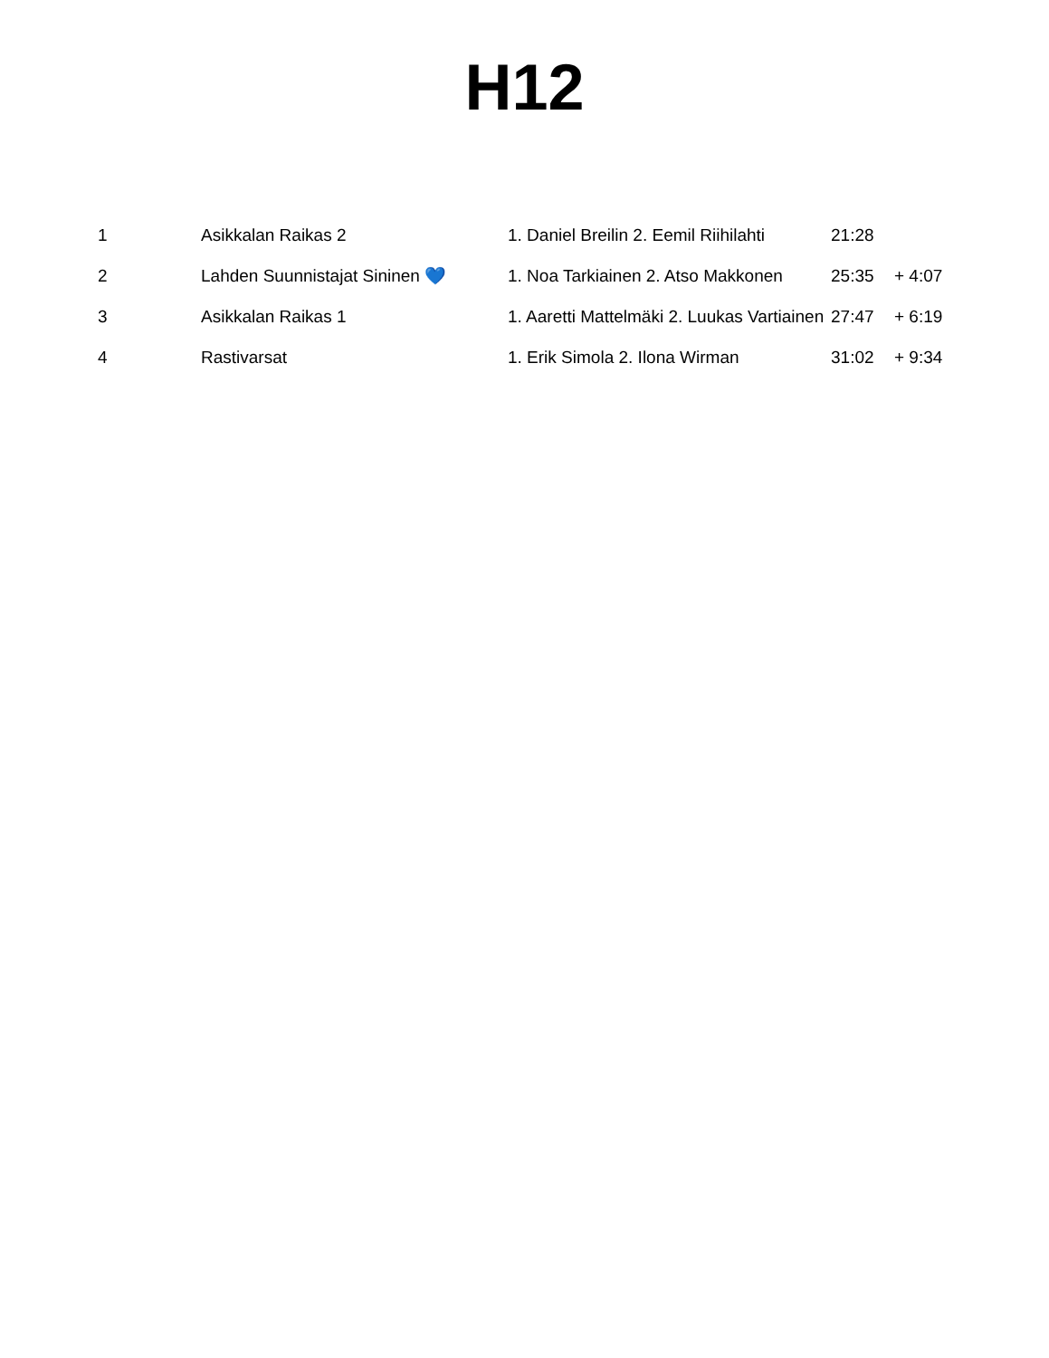H12
| 1 | Asikkalan Raikas 2 | 1. Daniel Breilin 2. Eemil Riihilahti | 21:28 | |
| 2 | Lahden Suunnistajat Sininen 💙 | 1. Noa Tarkiainen 2. Atso Makkonen | 25:35 | + 4:07 |
| 3 | Asikkalan Raikas 1 | 1. Aaretti Mattelmäki 2. Luukas Vartiainen | 27:47 | + 6:19 |
| 4 | Rastivarsat | 1. Erik Simola 2. Ilona Wirman | 31:02 | + 9:34 |